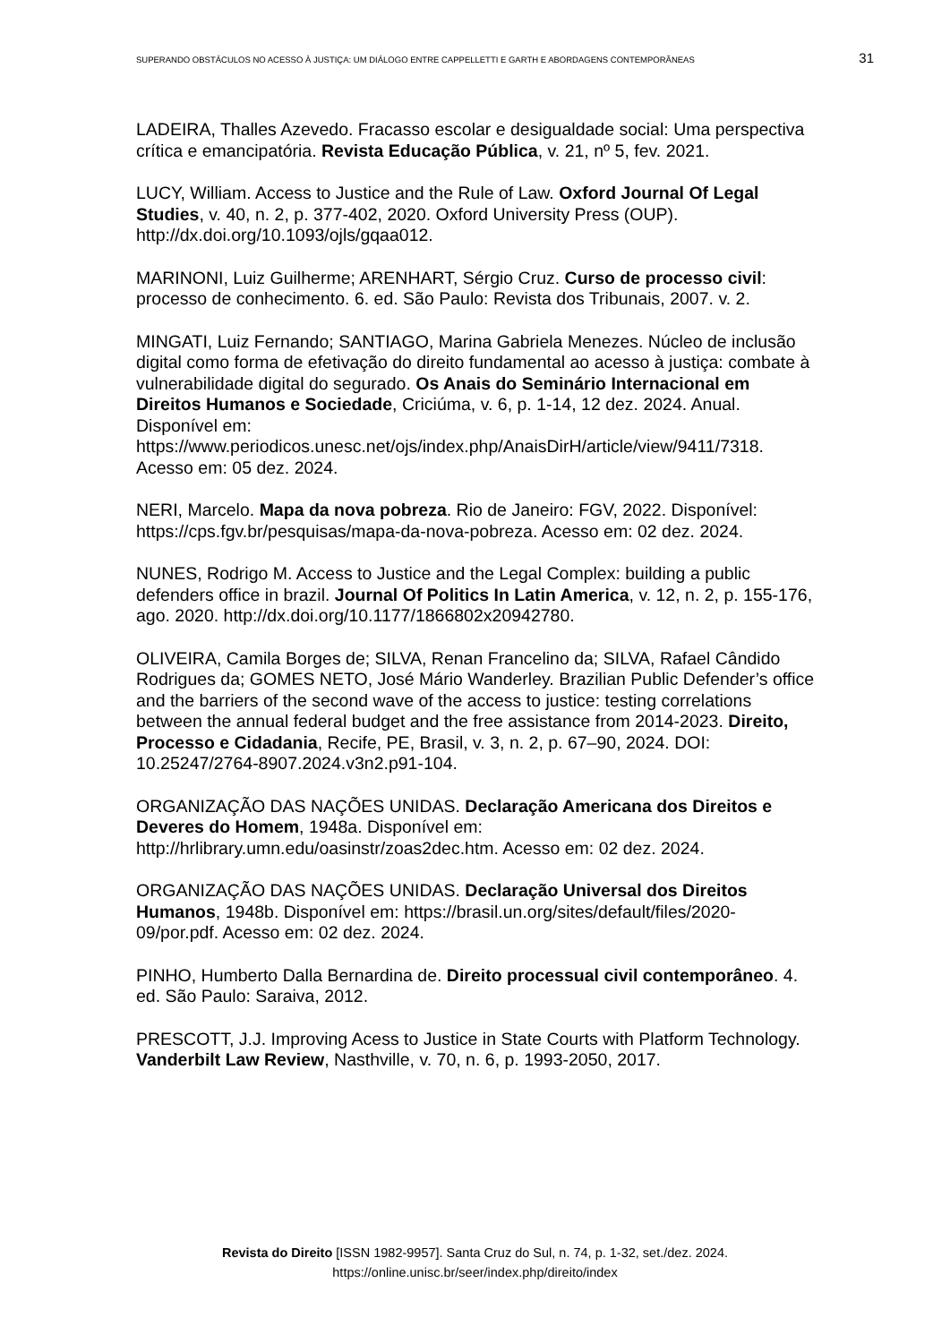SUPERANDO OBSTÁCULOS NO ACESSO À JUSTIÇA: UM DIÁLOGO ENTRE CAPPELLETTI E GARTH E ABORDAGENS CONTEMPORÂNEAS 31
LADEIRA, Thalles Azevedo. Fracasso escolar e desigualdade social: Uma perspectiva crítica e emancipatória. Revista Educação Pública, v. 21, nº 5, fev. 2021.
LUCY, William. Access to Justice and the Rule of Law. Oxford Journal Of Legal Studies, v. 40, n. 2, p. 377-402, 2020. Oxford University Press (OUP). http://dx.doi.org/10.1093/ojls/gqaa012.
MARINONI, Luiz Guilherme; ARENHART, Sérgio Cruz. Curso de processo civil: processo de conhecimento. 6. ed. São Paulo: Revista dos Tribunais, 2007. v. 2.
MINGATI, Luiz Fernando; SANTIAGO, Marina Gabriela Menezes. Núcleo de inclusão digital como forma de efetivação do direito fundamental ao acesso à justiça: combate à vulnerabilidade digital do segurado. Os Anais do Seminário Internacional em Direitos Humanos e Sociedade, Criciúma, v. 6, p. 1-14, 12 dez. 2024. Anual. Disponível em: https://www.periodicos.unesc.net/ojs/index.php/AnaisDirH/article/view/9411/7318. Acesso em: 05 dez. 2024.
NERI, Marcelo. Mapa da nova pobreza. Rio de Janeiro: FGV, 2022. Disponível: https://cps.fgv.br/pesquisas/mapa-da-nova-pobreza. Acesso em: 02 dez. 2024.
NUNES, Rodrigo M. Access to Justice and the Legal Complex: building a public defenders office in brazil. Journal Of Politics In Latin America, v. 12, n. 2, p. 155-176, ago. 2020. http://dx.doi.org/10.1177/1866802x20942780.
OLIVEIRA, Camila Borges de; SILVA, Renan Francelino da; SILVA, Rafael Cândido Rodrigues da; GOMES NETO, José Mário Wanderley. Brazilian Public Defender’s office and the barriers of the second wave of the access to justice: testing correlations between the annual federal budget and the free assistance from 2014-2023. Direito, Processo e Cidadania, Recife, PE, Brasil, v. 3, n. 2, p. 67–90, 2024. DOI: 10.25247/2764-8907.2024.v3n2.p91-104.
ORGANIZAÇÃO DAS NAÇÕES UNIDAS. Declaração Americana dos Direitos e Deveres do Homem, 1948a. Disponível em: http://hrlibrary.umn.edu/oasinstr/zoas2dec.htm. Acesso em: 02 dez. 2024.
ORGANIZAÇÃO DAS NAÇÕES UNIDAS. Declaração Universal dos Direitos Humanos, 1948b. Disponível em: https://brasil.un.org/sites/default/files/2020-09/por.pdf. Acesso em: 02 dez. 2024.
PINHO, Humberto Dalla Bernardina de. Direito processual civil contemporâneo. 4. ed. São Paulo: Saraiva, 2012.
PRESCOTT, J.J. Improving Acess to Justice in State Courts with Platform Technology. Vanderbilt Law Review, Nasthville, v. 70, n. 6, p. 1993-2050, 2017.
Revista do Direito [ISSN 1982-9957]. Santa Cruz do Sul, n. 74, p. 1-32, set./dez. 2024.
https://online.unisc.br/seer/index.php/direito/index